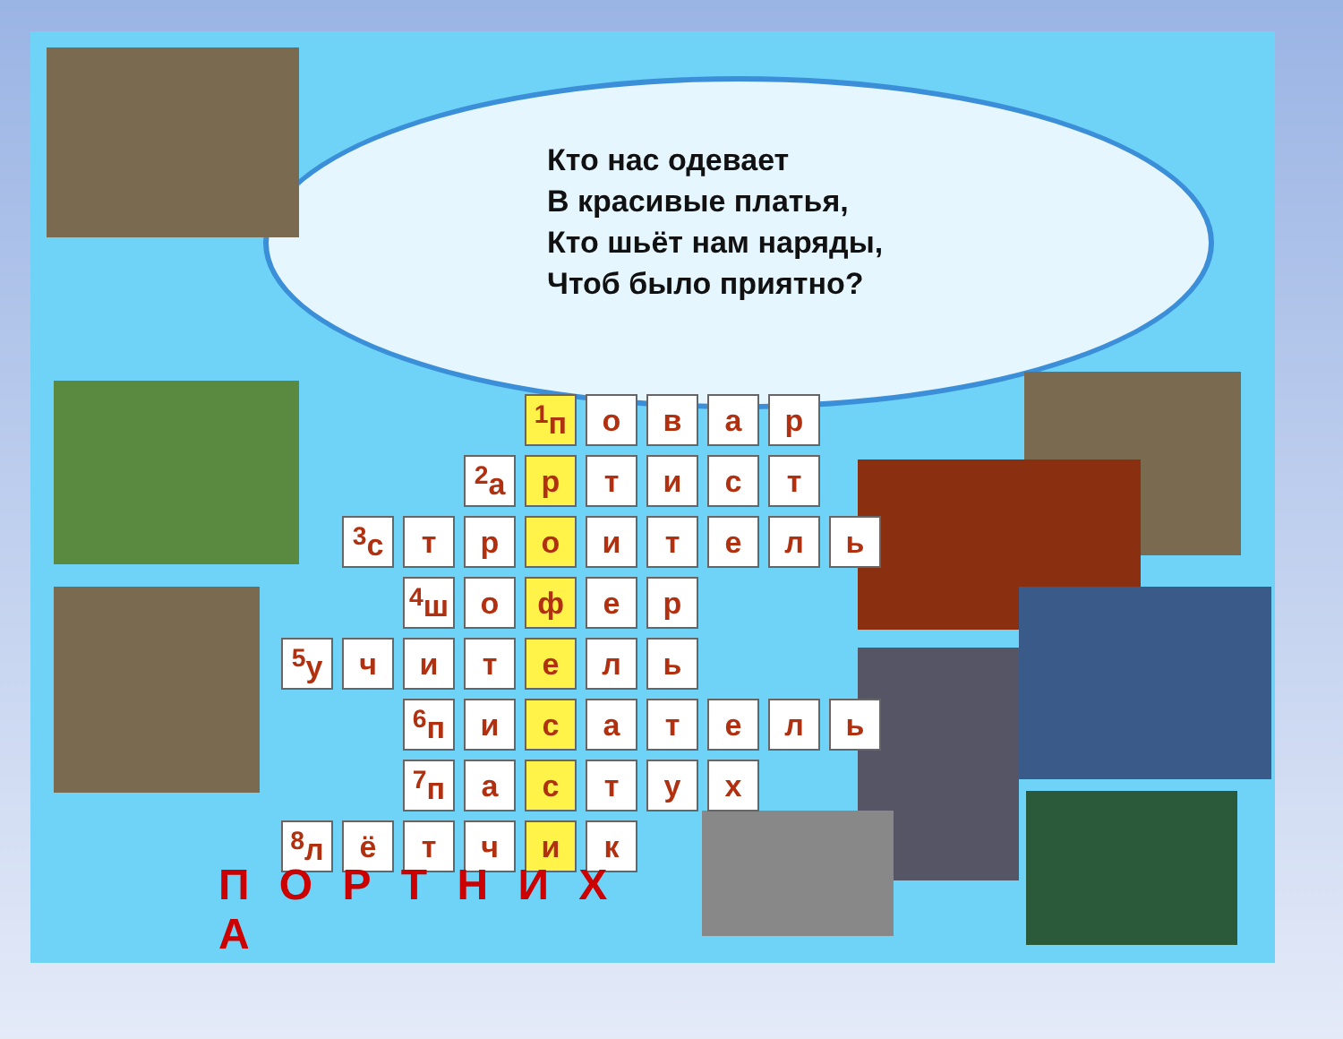Кто нас одевает
В красивые платья,
Кто шьёт нам наряды,
Чтоб было приятно?
| | | | | <sup>1</sup> п | о | в | а | р | |
| | | | <sup>2</sup> а | р | т | и | с | т | |
| | <sup>3</sup> с | т | р | о | и | т | е | л | ь |
| | | <sup>4</sup> ш | о | ф | е | р | | | |
| <sup>5</sup> у | ч | и | т | е | л | ь | | | |
| | | <sup>6</sup> п | и | с | а | т | е | л | ь |
| | | <sup>7</sup> п | а | с | т | у | х | | |
| <sup>8</sup> л | ё | т | ч | и | к | | | | |
П О Р Т Н И Х
А